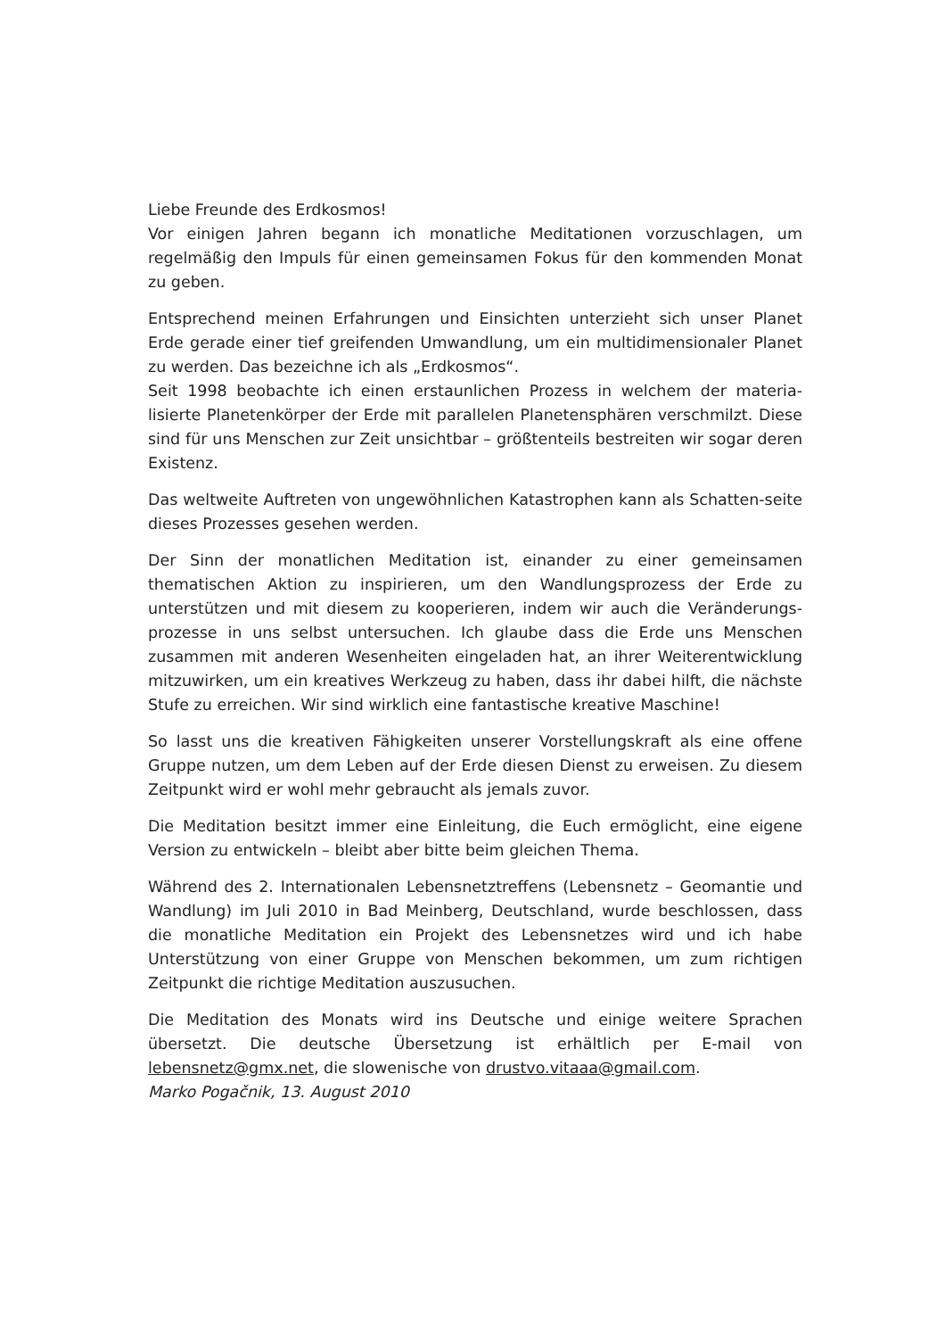Liebe Freunde des Erdkosmos!
Vor einigen Jahren begann ich monatliche Meditationen vorzuschlagen, um regelmäßig den Impuls für einen gemeinsamen Fokus für den kommenden Monat zu geben.
Entsprechend meinen Erfahrungen und Einsichten unterzieht sich unser Planet Erde gerade einer tief greifenden Umwandlung, um ein multidimensionaler Planet zu werden. Das bezeichne ich als „Erdkosmos“.
Seit 1998 beobachte ich einen erstaunlichen Prozess in welchem der materia-lisierte Planetenkörper der Erde mit parallelen Planetensphären verschmilzt. Diese sind für uns Menschen zur Zeit unsichtbar – größtenteils bestreiten wir sogar deren Existenz.
Das weltweite Auftreten von ungewöhnlichen Katastrophen kann als Schatten-seite dieses Prozesses gesehen werden.
Der Sinn der monatlichen Meditation ist, einander zu einer gemeinsamen thematischen Aktion zu inspirieren, um den Wandlungsprozess der Erde zu unterstützen und mit diesem zu kooperieren, indem wir auch die Veränderungs-prozesse in uns selbst untersuchen. Ich glaube dass die Erde uns Menschen zusammen mit anderen Wesenheiten eingeladen hat, an ihrer Weiterentwicklung mitzuwirken, um ein kreatives Werkzeug zu haben, dass ihr dabei hilft, die nächste Stufe zu erreichen. Wir sind wirklich eine fantastische kreative Maschine!
So lasst uns die kreativen Fähigkeiten unserer Vorstellungskraft als eine offene Gruppe nutzen, um dem Leben auf der Erde diesen Dienst zu erweisen. Zu diesem Zeitpunkt wird er wohl mehr gebraucht als jemals zuvor.
Die Meditation besitzt immer eine Einleitung, die Euch ermöglicht, eine eigene Version zu entwickeln – bleibt aber bitte beim gleichen Thema.
Während des 2. Internationalen Lebensnetztreffens (Lebensnetz – Geomantie und Wandlung) im Juli 2010 in Bad Meinberg, Deutschland, wurde beschlossen, dass die monatliche Meditation ein Projekt des Lebensnetzes wird und ich habe Unterstützung von einer Gruppe von Menschen bekommen, um zum richtigen Zeitpunkt die richtige Meditation auszusuchen.
Die Meditation des Monats wird ins Deutsche und einige weitere Sprachen übersetzt. Die deutsche Übersetzung ist erhältlich per E-mail von lebensnetz@gmx.net, die slowenische von drustvo.vitaaa@gmail.com.
Marko Pogačnik, 13. August 2010